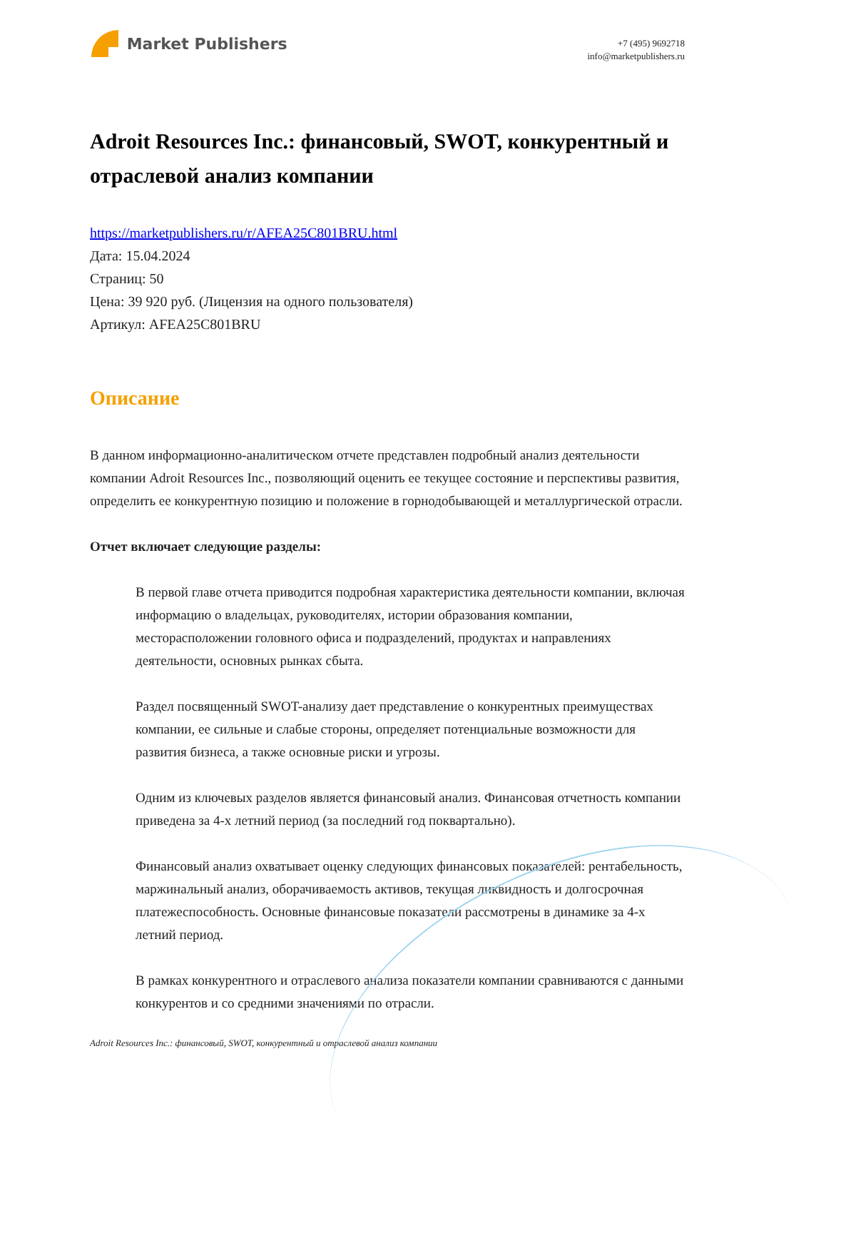Market Publishers
+7 (495) 9692718
info@marketpublishers.ru
Adroit Resources Inc.: финансовый, SWOT, конкурентный и отраслевой анализ компании
https://marketpublishers.ru/r/AFEA25C801BRU.html
Дата: 15.04.2024
Страниц: 50
Цена: 39 920 руб. (Лицензия на одного пользователя)
Артикул: AFEA25C801BRU
Описание
В данном информационно-аналитическом отчете представлен подробный анализ деятельности компании Adroit Resources Inc., позволяющий оценить ее текущее состояние и перспективы развития, определить ее конкурентную позицию и положение в горнодобывающей и металлургической отрасли.
Отчет включает следующие разделы:
В первой главе отчета приводится подробная характеристика деятельности компании, включая информацию о владельцах, руководителях, истории образования компании, месторасположении головного офиса и подразделений, продуктах и направлениях деятельности, основных рынках сбыта.
Раздел посвященный SWOT-анализу дает представление о конкурентных преимуществах компании, ее сильные и слабые стороны, определяет потенциальные возможности для развития бизнеса, а также основные риски и угрозы.
Одним из ключевых разделов является финансовый анализ. Финансовая отчетность компании приведена за 4-х летний период (за последний год поквартально).
Финансовый анализ охватывает оценку следующих финансовых показателей: рентабельность, маржинальный анализ, оборачиваемость активов, текущая ликвидность и долгосрочная платежеспособность. Основные финансовые показатели рассмотрены в динамике за 4-х летний период.
В рамках конкурентного и отраслевого анализа показатели компании сравниваются с данными конкурентов и со средними значениями по отрасли.
Adroit Resources Inc.: финансовый, SWOT, конкурентный и отраслевой анализ компании